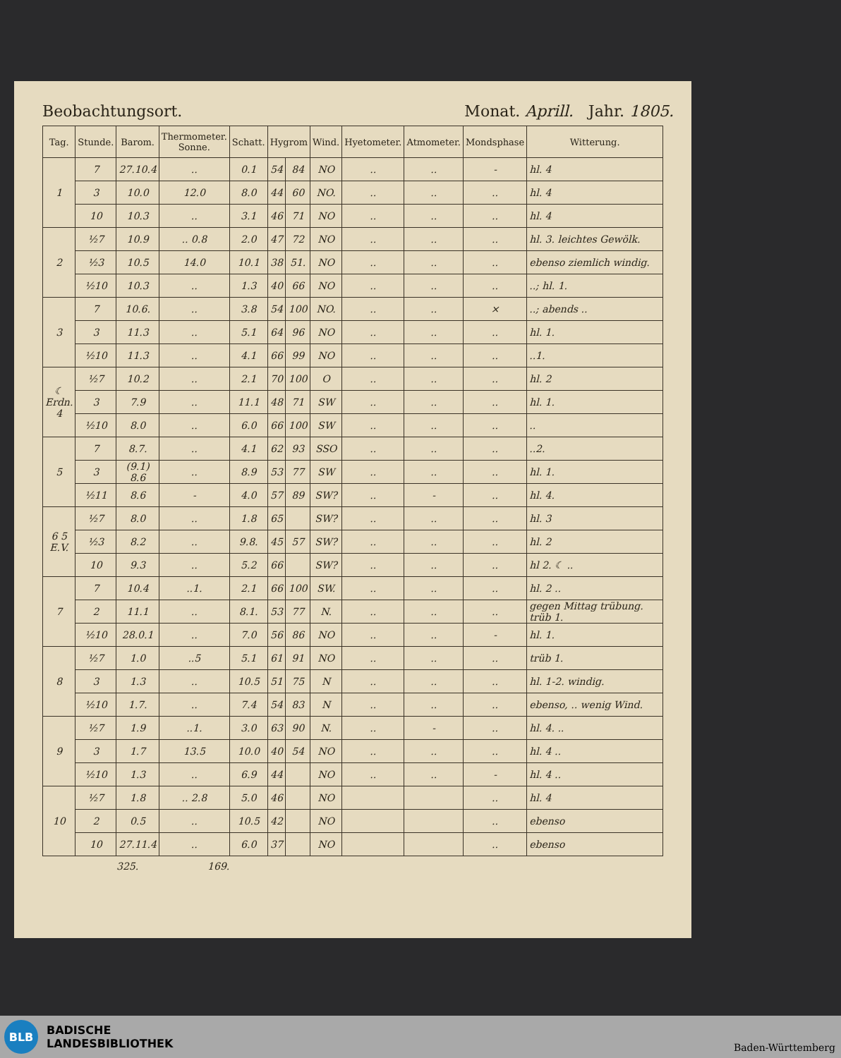Beobachtungsort. Monat. Aprill. Jahr. 1805.
| Tag. | Stunde. | Barom. | Thermometer. Sonne. | Schatt. | Hygrom | | Wind. | Hyetometer. | Atmometer. | Mondsphase | Witterung. |
| --- | --- | --- | --- | --- | --- | --- | --- | --- | --- | --- | --- |
| 1 | 7 | 27.10.4 | .. | 0.1 | 54 | 84 | NO | .. | .. | - | hl. 4 |
| | 3 | 10.0 | 12.0 | 8.0 | 44 | 60 | NO. | .. | .. | .. | hl. 4 |
| | 10 | 10.3 | .. | 3.1 | 46 | 71 | NO | .. | .. | .. | hl. 4 |
| 2 | ½7 | 10.9 | .. 0.8 | 2.0 | 47 | 72 | NO | .. | .. | .. | hl. 3. leichtes Gewölk. |
| | ½3 | 10.5 | 14.0 | 10.1 | 38 | 51. | NO | .. | .. | .. | ebenso ziemlich windig. |
| | ½10 | 10.3 | .. | 1.3 | 40 | 66 | NO | .. | .. | .. | ..; hl. 1. |
| 3 | 7 | 10.6. | .. | 3.8 | 54 | 100 | NO. | .. | .. | × | ..; abends .. |
| | 3 | 11.3 | .. | 5.1 | 64 | 96 | NO | .. | .. | .. | hl. 1. |
| | ½10 | 11.3 | .. | 4.1 | 66 | 99 | NO | .. | .. | .. | ..1. |
| ☾ Erdn. 4 | ½7 | 10.2 | .. | 2.1 | 70 | 100 | O | .. | .. | .. | hl. 2 |
| | 3 | 7.9 | .. | 11.1 | 48 | 71 | SW | .. | .. | .. | hl. 1. |
| | ½10 | 8.0 | .. | 6.0 | 66 | 100 | SW | .. | .. | .. | .. |
| 5 | 7 | 8.7. | .. | 4.1 | 62 | 93 | SSO | .. | .. | .. | ..2. |
| | 3 | (9.1) 8.6 | .. | 8.9 | 53 | 77 | SW | .. | .. | .. | hl. 1. |
| | ½11 | 8.6 | - | 4.0 | 57 | 89 | SW? | .. | - | .. | hl. 4. |
| 6 5 E.V. | ½7 | 8.0 | .. | 1.8 | 65 | | SW? | .. | .. | .. | hl. 3 |
| | ½3 | 8.2 | .. | 9.8. | 45 | 57 | SW? | .. | .. | .. | hl. 2 |
| | 10 | 9.3 | .. | 5.2 | 66 | | SW? | .. | .. | .. | hl 2. ☾ .. |
| 7 | 7 | 10.4 | ..1. | 2.1 | 66 | 100 | SW. | .. | .. | .. | hl. 2 .. |
| | 2 | 11.1 | .. | 8.1. | 53 | 77 | N. | .. | .. | .. | gegen Mittag trübung. trüb 1. |
| | ½10 | 28.0.1 | .. | 7.0 | 56 | 86 | NO | .. | .. | - | hl. 1. |
| 8 | ½7 | 1.0 | ..5 | 5.1 | 61 | 91 | NO | .. | .. | .. | trüb 1. |
| | 3 | 1.3 | .. | 10.5 | 51 | 75 | N | .. | .. | .. | hl. 1-2. windig. |
| | ½10 | 1.7. | .. | 7.4 | 54 | 83 | N | .. | .. | .. | ebenso, .. wenig Wind. |
| 9 | ½7 | 1.9 | ..1. | 3.0 | 63 | 90 | N. | .. | - | .. | hl. 4. .. |
| | 3 | 1.7 | 13.5 | 10.0 | 40 | 54 | NO | .. | .. | .. | hl. 4 .. |
| | ½10 | 1.3 | .. | 6.9 | 44 | | NO | .. | .. | - | hl. 4 .. |
| 10 | ½7 | 1.8 | .. 2.8 | 5.0 | 46 | | NO | | | .. | hl. 4 |
| | 2 | 0.5 | .. | 10.5 | 42 | | NO | | | .. | ebenso |
| | 10 | 27.11.4 | .. | 6.0 | 37 | | NO | | | .. | ebenso |
325. 169.
BLB
BADISCHE
LANDESBIBLIOTHEK
Baden-Württemberg